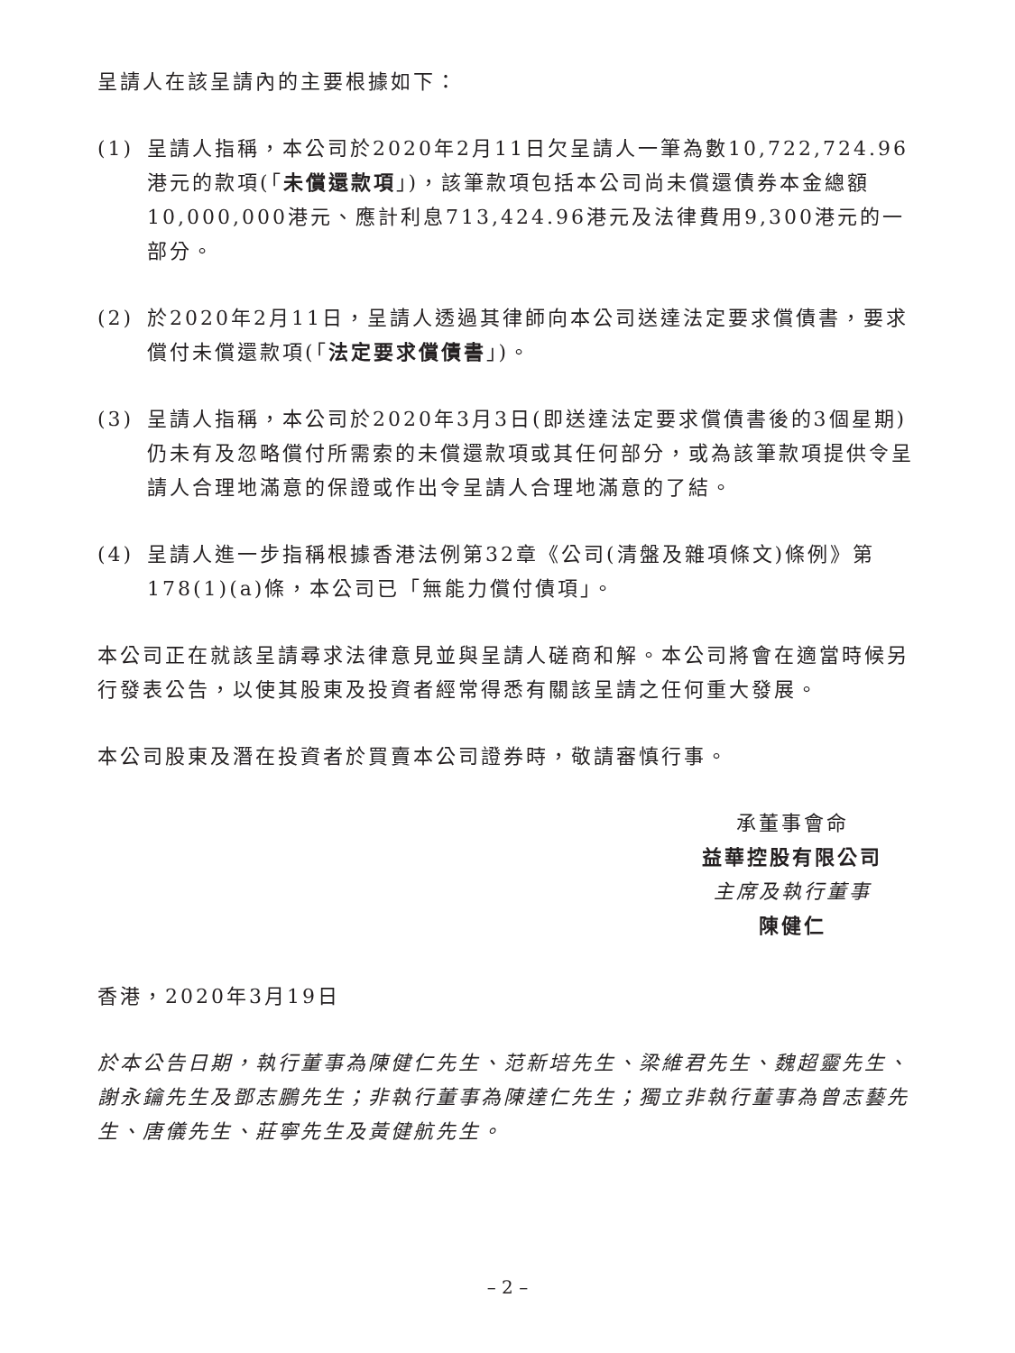呈請人在該呈請內的主要根據如下：
(1) 呈請人指稱，本公司於2020年2月11日欠呈請人一筆為數10,722,724.96港元的款項(「未償還款項」)，該筆款項包括本公司尚未償還債券本金總額10,000,000港元、應計利息713,424.96港元及法律費用9,300港元的一部分。
(2) 於2020年2月11日，呈請人透過其律師向本公司送達法定要求償債書，要求償付未償還款項(「法定要求償債書」)。
(3) 呈請人指稱，本公司於2020年3月3日(即送達法定要求償債書後的3個星期)仍未有及忽略償付所需索的未償還款項或其任何部分，或為該筆款項提供令呈請人合理地滿意的保證或作出令呈請人合理地滿意的了結。
(4) 呈請人進一步指稱根據香港法例第32章《公司(清盤及雜項條文)條例》第178(1)(a)條，本公司已「無能力償付債項」。
本公司正在就該呈請尋求法律意見並與呈請人磋商和解。本公司將會在適當時候另行發表公告，以使其股東及投資者經常得悉有關該呈請之任何重大發展。
本公司股東及潛在投資者於買賣本公司證券時，敬請審慎行事。
承董事會命
益華控股有限公司
主席及執行董事
陳健仁
香港，2020年3月19日
於本公告日期，執行董事為陳健仁先生、范新培先生、梁維君先生、魏超靈先生、謝永鑰先生及鄧志鵬先生；非執行董事為陳達仁先生；獨立非執行董事為曾志藝先生、唐儀先生、莊寧先生及黃健航先生。
– 2 –